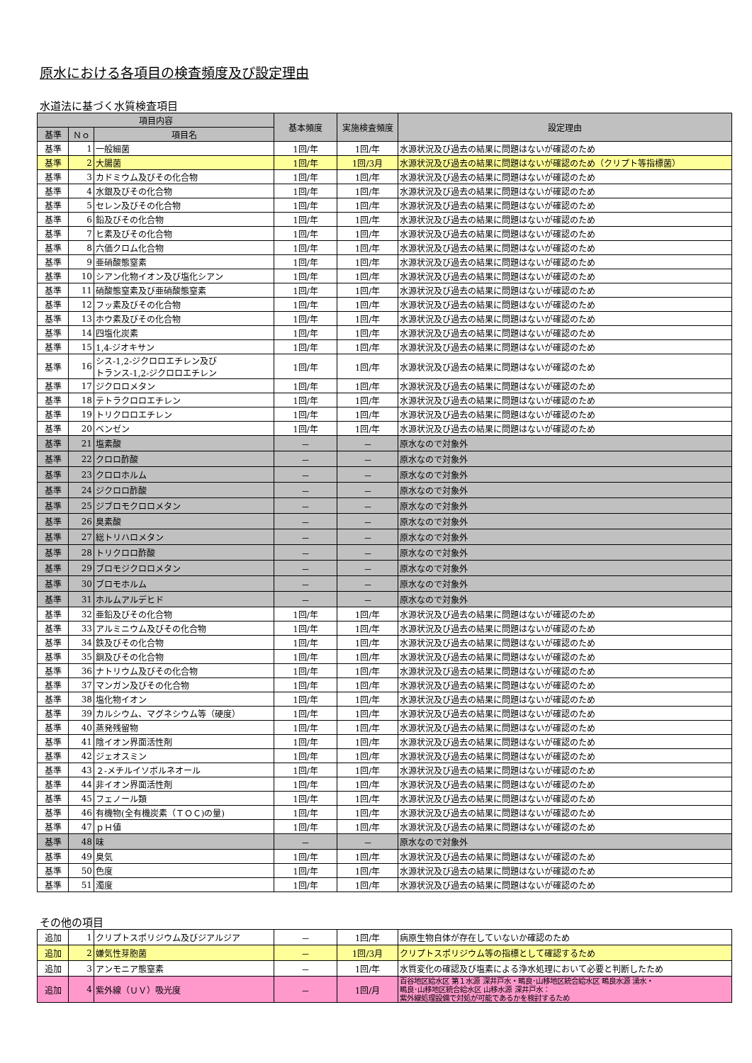原水における各項目の検査頻度及び設定理由
水道法に基づく水質検査項目
| 項目内容 | | | 基本頻度 | 実施検査頻度 | 設定理由 |
| --- | --- | --- | --- | --- | --- |
| 基準 | Ｎｏ | 項目名 | | | |
| 基準 | 1 | 一般細菌 | 1回/年 | 1回/年 | 水源状況及び過去の結果に問題はないが確認のため |
| 基準 | 2 | 大腸菌 | 1回/年 | 1回/3月 | 水源状況及び過去の結果に問題はないが確認のため（クリプト等指標菌） |
| 基準 | 3 | カドミウム及びその化合物 | 1回/年 | 1回/年 | 水源状況及び過去の結果に問題はないが確認のため |
| 基準 | 4 | 水銀及びその化合物 | 1回/年 | 1回/年 | 水源状況及び過去の結果に問題はないが確認のため |
| 基準 | 5 | セレン及びその化合物 | 1回/年 | 1回/年 | 水源状況及び過去の結果に問題はないが確認のため |
| 基準 | 6 | 鉛及びその化合物 | 1回/年 | 1回/年 | 水源状況及び過去の結果に問題はないが確認のため |
| 基準 | 7 | ヒ素及びその化合物 | 1回/年 | 1回/年 | 水源状況及び過去の結果に問題はないが確認のため |
| 基準 | 8 | 六価クロム化合物 | 1回/年 | 1回/年 | 水源状況及び過去の結果に問題はないが確認のため |
| 基準 | 9 | 亜硝酸態窒素 | 1回/年 | 1回/年 | 水源状況及び過去の結果に問題はないが確認のため |
| 基準 | 10 | シアン化物イオン及び塩化シアン | 1回/年 | 1回/年 | 水源状況及び過去の結果に問題はないが確認のため |
| 基準 | 11 | 硝酸態窒素及び亜硝酸態窒素 | 1回/年 | 1回/年 | 水源状況及び過去の結果に問題はないが確認のため |
| 基準 | 12 | フッ素及びその化合物 | 1回/年 | 1回/年 | 水源状況及び過去の結果に問題はないが確認のため |
| 基準 | 13 | ホウ素及びその化合物 | 1回/年 | 1回/年 | 水源状況及び過去の結果に問題はないが確認のため |
| 基準 | 14 | 四塩化炭素 | 1回/年 | 1回/年 | 水源状況及び過去の結果に問題はないが確認のため |
| 基準 | 15 | 1,4-ジオキサン | 1回/年 | 1回/年 | 水源状況及び過去の結果に問題はないが確認のため |
| 基準 | 16 | シス-1,2-ジクロロエチレン及び トランス-1,2-ジクロロエチレン | 1回/年 | 1回/年 | 水源状況及び過去の結果に問題はないが確認のため |
| 基準 | 17 | ジクロロメタン | 1回/年 | 1回/年 | 水源状況及び過去の結果に問題はないが確認のため |
| 基準 | 18 | テトラクロロエチレン | 1回/年 | 1回/年 | 水源状況及び過去の結果に問題はないが確認のため |
| 基準 | 19 | トリクロロエチレン | 1回/年 | 1回/年 | 水源状況及び過去の結果に問題はないが確認のため |
| 基準 | 20 | ベンゼン | 1回/年 | 1回/年 | 水源状況及び過去の結果に問題はないが確認のため |
| 基準 | 21 | 塩素酸 | － | － | 原水なので対象外 |
| 基準 | 22 | クロロ酢酸 | － | － | 原水なので対象外 |
| 基準 | 23 | クロロホルム | － | － | 原水なので対象外 |
| 基準 | 24 | ジクロロ酢酸 | － | － | 原水なので対象外 |
| 基準 | 25 | ジブロモクロロメタン | － | － | 原水なので対象外 |
| 基準 | 26 | 臭素酸 | － | － | 原水なので対象外 |
| 基準 | 27 | 総トリハロメタン | － | － | 原水なので対象外 |
| 基準 | 28 | トリクロロ酢酸 | － | － | 原水なので対象外 |
| 基準 | 29 | ブロモジクロロメタン | － | － | 原水なので対象外 |
| 基準 | 30 | ブロモホルム | － | － | 原水なので対象外 |
| 基準 | 31 | ホルムアルデヒド | － | － | 原水なので対象外 |
| 基準 | 32 | 亜鉛及びその化合物 | 1回/年 | 1回/年 | 水源状況及び過去の結果に問題はないが確認のため |
| 基準 | 33 | アルミニウム及びその化合物 | 1回/年 | 1回/年 | 水源状況及び過去の結果に問題はないが確認のため |
| 基準 | 34 | 鉄及びその化合物 | 1回/年 | 1回/年 | 水源状況及び過去の結果に問題はないが確認のため |
| 基準 | 35 | 銅及びその化合物 | 1回/年 | 1回/年 | 水源状況及び過去の結果に問題はないが確認のため |
| 基準 | 36 | ナトリウム及びその化合物 | 1回/年 | 1回/年 | 水源状況及び過去の結果に問題はないが確認のため |
| 基準 | 37 | マンガン及びその化合物 | 1回/年 | 1回/年 | 水源状況及び過去の結果に問題はないが確認のため |
| 基準 | 38 | 塩化物イオン | 1回/年 | 1回/年 | 水源状況及び過去の結果に問題はないが確認のため |
| 基準 | 39 | カルシウム、マグネシウム等（硬度） | 1回/年 | 1回/年 | 水源状況及び過去の結果に問題はないが確認のため |
| 基準 | 40 | 蒸発残留物 | 1回/年 | 1回/年 | 水源状況及び過去の結果に問題はないが確認のため |
| 基準 | 41 | 陰イオン界面活性剤 | 1回/年 | 1回/年 | 水源状況及び過去の結果に問題はないが確認のため |
| 基準 | 42 | ジェオスミン | 1回/年 | 1回/年 | 水源状況及び過去の結果に問題はないが確認のため |
| 基準 | 43 | ２-メチルイソボルネオール | 1回/年 | 1回/年 | 水源状況及び過去の結果に問題はないが確認のため |
| 基準 | 44 | 非イオン界面活性剤 | 1回/年 | 1回/年 | 水源状況及び過去の結果に問題はないが確認のため |
| 基準 | 45 | フェノール類 | 1回/年 | 1回/年 | 水源状況及び過去の結果に問題はないが確認のため |
| 基準 | 46 | 有機物(全有機炭素（ＴＯＣ)の量) | 1回/年 | 1回/年 | 水源状況及び過去の結果に問題はないが確認のため |
| 基準 | 47 | ｐＨ値 | 1回/年 | 1回/年 | 水源状況及び過去の結果に問題はないが確認のため |
| 基準 | 48 | 味 | － | － | 原水なので対象外 |
| 基準 | 49 | 臭気 | 1回/年 | 1回/年 | 水源状況及び過去の結果に問題はないが確認のため |
| 基準 | 50 | 色度 | 1回/年 | 1回/年 | 水源状況及び過去の結果に問題はないが確認のため |
| 基準 | 51 | 濁度 | 1回/年 | 1回/年 | 水源状況及び過去の結果に問題はないが確認のため |
その他の項目
| 追加 | 1 | クリプトスポリジウム及びジアルジア | － | 1回/年 | 病原生物自体が存在していないか確認のため |
| 追加 | 2 | 嫌気性芽胞菌 | － | 1回/3月 | クリプトスポリジウム等の指標として確認するため |
| 追加 | 3 | アンモニア態窒素 | － | 1回/年 | 水質変化の確認及び塩素による浄水処理において必要と判断したため |
| 追加 | 4 | 紫外線（ＵＶ）吸光度 | － | 1回/月 | 百谷地区給水区 第１水源 深井戸水・鴫良･山移地区統合給水区 鴫良水源 湧水・ 鴫良･山移地区統合給水区 山移水源 深井戸水： 紫外線処理設備で対処が可能であるかを検討するため |